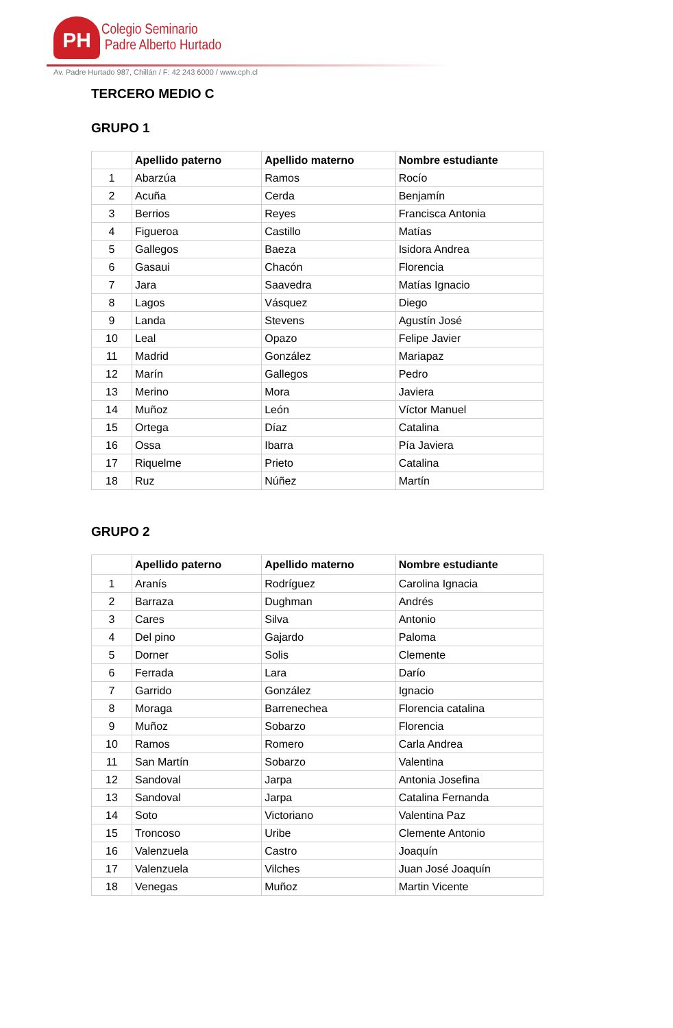PH
Colegio Seminario
Padre Alberto Hurtado
Av. Padre Hurtado 987, Chillán / F: 42 243 6000 / www.cph.cl
TERCERO MEDIO C
GRUPO 1
| | Apellido paterno | Apellido materno | Nombre estudiante |
| --- | --- | --- | --- |
| 1 | Abarzúa | Ramos | Rocío |
| 2 | Acuña | Cerda | Benjamín |
| 3 | Berrios | Reyes | Francisca Antonia |
| 4 | Figueroa | Castillo | Matías |
| 5 | Gallegos | Baeza | Isidora Andrea |
| 6 | Gasaui | Chacón | Florencia |
| 7 | Jara | Saavedra | Matías Ignacio |
| 8 | Lagos | Vásquez | Diego |
| 9 | Landa | Stevens | Agustín José |
| 10 | Leal | Opazo | Felipe Javier |
| 11 | Madrid | González | Mariapaz |
| 12 | Marín | Gallegos | Pedro |
| 13 | Merino | Mora | Javiera |
| 14 | Muñoz | León | Víctor Manuel |
| 15 | Ortega | Díaz | Catalina |
| 16 | Ossa | Ibarra | Pía Javiera |
| 17 | Riquelme | Prieto | Catalina |
| 18 | Ruz | Núñez | Martín |
GRUPO 2
| | Apellido paterno | Apellido materno | Nombre estudiante |
| --- | --- | --- | --- |
| 1 | Aranís | Rodríguez | Carolina Ignacia |
| 2 | Barraza | Dughman | Andrés |
| 3 | Cares | Silva | Antonio |
| 4 | Del pino | Gajardo | Paloma |
| 5 | Dorner | Solis | Clemente |
| 6 | Ferrada | Lara | Darío |
| 7 | Garrido | González | Ignacio |
| 8 | Moraga | Barrenechea | Florencia catalina |
| 9 | Muñoz | Sobarzo | Florencia |
| 10 | Ramos | Romero | Carla Andrea |
| 11 | San Martín | Sobarzo | Valentina |
| 12 | Sandoval | Jarpa | Antonia Josefina |
| 13 | Sandoval | Jarpa | Catalina Fernanda |
| 14 | Soto | Victoriano | Valentina Paz |
| 15 | Troncoso | Uribe | Clemente Antonio |
| 16 | Valenzuela | Castro | Joaquín |
| 17 | Valenzuela | Vilches | Juan José Joaquín |
| 18 | Venegas | Muñoz | Martin Vicente |